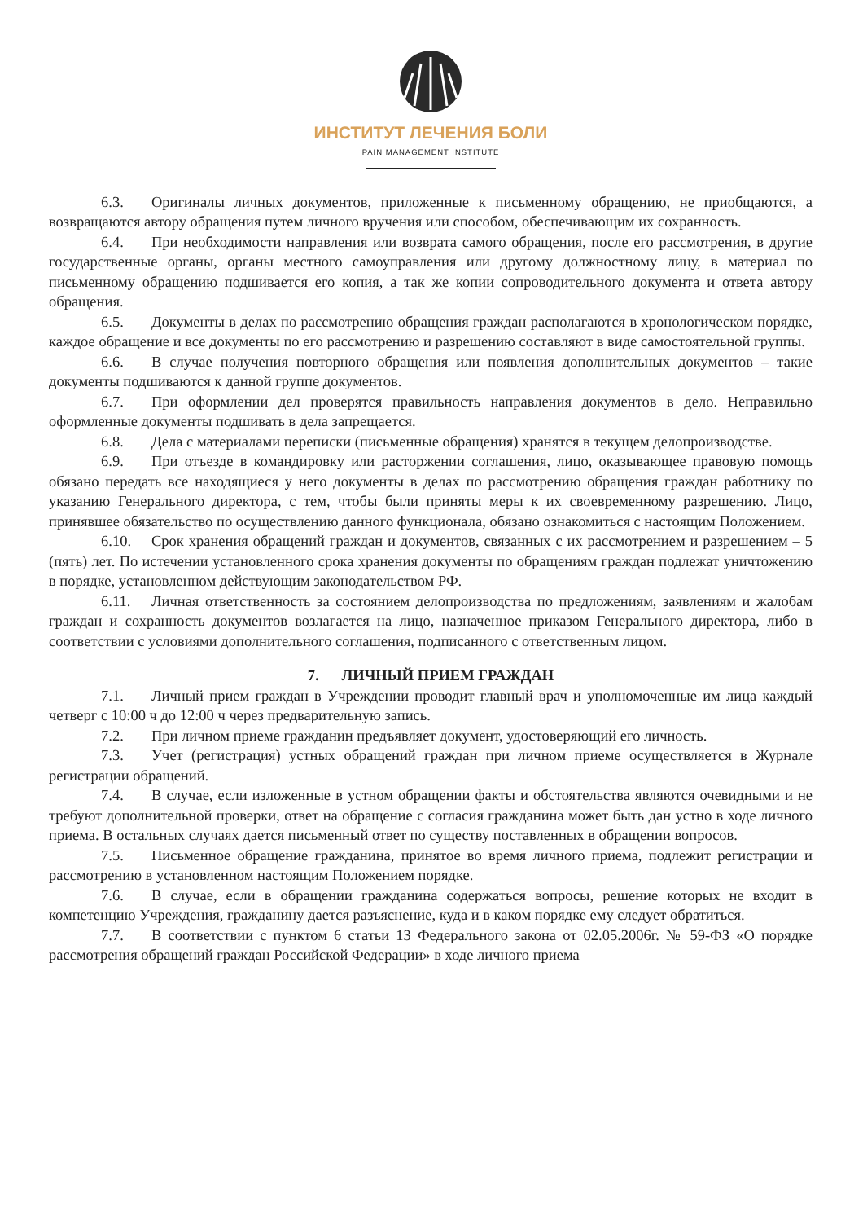ИНСТИТУТ ЛЕЧЕНИЯ БОЛИ
PAIN MANAGEMENT INSTITUTE
6.3. Оригиналы личных документов, приложенные к письменному обращению, не приобщаются, а возвращаются автору обращения путем личного вручения или способом, обеспечивающим их сохранность.
6.4. При необходимости направления или возврата самого обращения, после его рассмотрения, в другие государственные органы, органы местного самоуправления или другому должностному лицу, в материал по письменному обращению подшивается его копия, а так же копии сопроводительного документа и ответа автору обращения.
6.5. Документы в делах по рассмотрению обращения граждан располагаются в хронологическом порядке, каждое обращение и все документы по его рассмотрению и разрешению составляют в виде самостоятельной группы.
6.6. В случае получения повторного обращения или появления дополнительных документов – такие документы подшиваются к данной группе документов.
6.7. При оформлении дел проверятся правильность направления документов в дело. Неправильно оформленные документы подшивать в дела запрещается.
6.8. Дела с материалами переписки (письменные обращения) хранятся в текущем делопроизводстве.
6.9. При отъезде в командировку или расторжении соглашения, лицо, оказывающее правовую помощь обязано передать все находящиеся у него документы в делах по рассмотрению обращения граждан работнику по указанию Генерального директора, с тем, чтобы были приняты меры к их своевременному разрешению. Лицо, принявшее обязательство по осуществлению данного функционала, обязано ознакомиться с настоящим Положением.
6.10. Срок хранения обращений граждан и документов, связанных с их рассмотрением и разрешением – 5 (пять) лет. По истечении установленного срока хранения документы по обращениям граждан подлежат уничтожению в порядке, установленном действующим законодательством РФ.
6.11. Личная ответственность за состоянием делопроизводства по предложениям, заявлениям и жалобам граждан и сохранность документов возлагается на лицо, назначенное приказом Генерального директора, либо в соответствии с условиями дополнительного соглашения, подписанного с ответственным лицом.
7. ЛИЧНЫЙ ПРИЕМ ГРАЖДАН
7.1. Личный прием граждан в Учреждении проводит главный врач и уполномоченные им лица каждый четверг с 10:00 ч до 12:00 ч через предварительную запись.
7.2. При личном приеме гражданин предъявляет документ, удостоверяющий его личность.
7.3. Учет (регистрация) устных обращений граждан при личном приеме осуществляется в Журнале регистрации обращений.
7.4. В случае, если изложенные в устном обращении факты и обстоятельства являются очевидными и не требуют дополнительной проверки, ответ на обращение с согласия гражданина может быть дан устно в ходе личного приема. В остальных случаях дается письменный ответ по существу поставленных в обращении вопросов.
7.5. Письменное обращение гражданина, принятое во время личного приема, подлежит регистрации и рассмотрению в установленном настоящим Положением порядке.
7.6. В случае, если в обращении гражданина содержаться вопросы, решение которых не входит в компетенцию Учреждения, гражданину дается разъяснение, куда и в каком порядке ему следует обратиться.
7.7. В соответствии с пунктом 6 статьи 13 Федерального закона от 02.05.2006г. № 59-ФЗ «О порядке рассмотрения обращений граждан Российской Федерации» в ходе личного приема